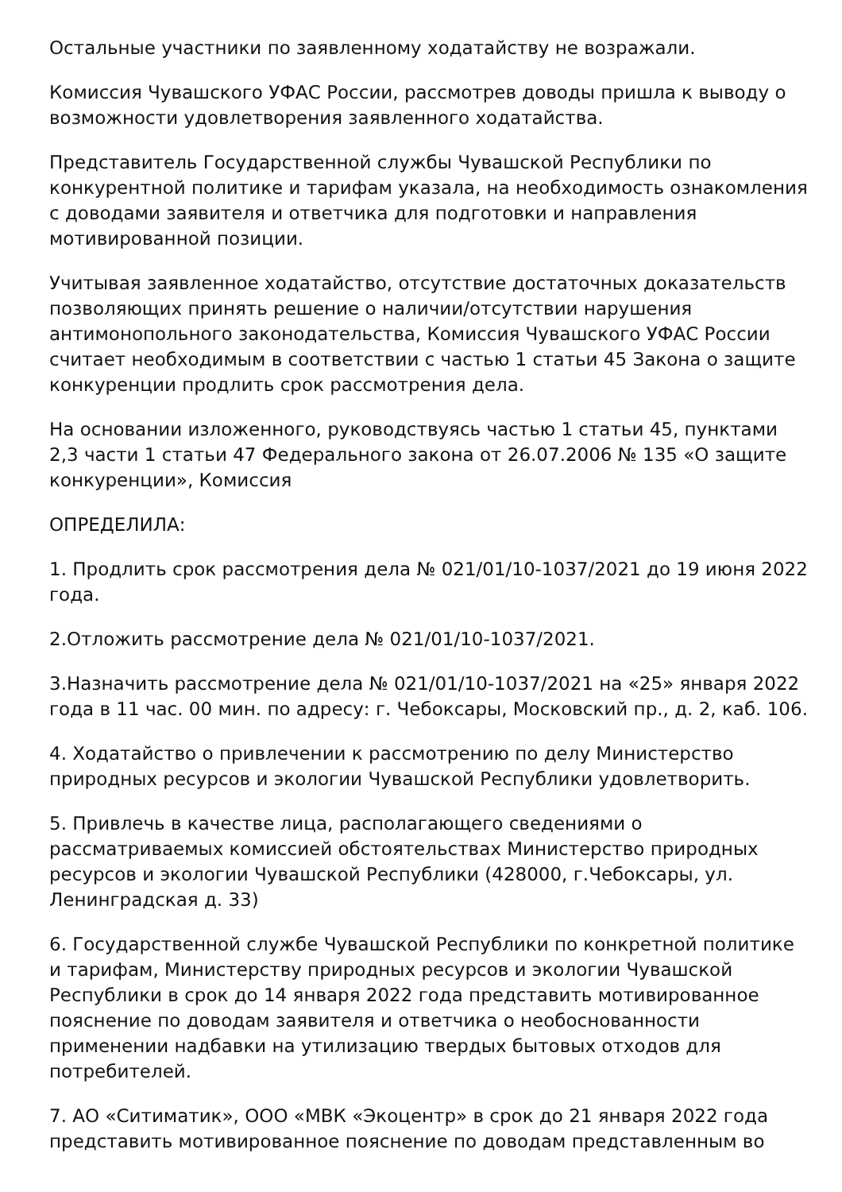Остальные участники по заявленному ходатайству не возражали.
Комиссия Чувашского УФАС России, рассмотрев доводы пришла к выводу о возможности удовлетворения заявленного ходатайства.
Представитель Государственной службы Чувашской Республики по конкурентной политике и тарифам указала, на необходимость ознакомления с доводами заявителя и ответчика для подготовки и направления мотивированной позиции.
Учитывая заявленное ходатайство, отсутствие достаточных доказательств позволяющих принять решение о наличии/отсутствии нарушения антимонопольного законодательства, Комиссия Чувашского УФАС России считает необходимым в соответствии с частью 1 статьи 45 Закона о защите конкуренции продлить срок рассмотрения дела.
На основании изложенного, руководствуясь частью 1 статьи 45, пунктами 2,3 части 1 статьи 47 Федерального закона от 26.07.2006 № 135 «О защите конкуренции», Комиссия
ОПРЕДЕЛИЛА:
1. Продлить срок рассмотрения дела № 021/01/10-1037/2021 до 19 июня 2022 года.
2.Отложить рассмотрение дела № 021/01/10-1037/2021.
3.Назначить рассмотрение дела № 021/01/10-1037/2021 на «25» января 2022 года в 11 час. 00 мин. по адресу: г. Чебоксары, Московский пр., д. 2, каб. 106.
4. Ходатайство о привлечении к рассмотрению по делу Министерство природных ресурсов и экологии Чувашской Республики удовлетворить.
5. Привлечь в качестве лица, располагающего сведениями о рассматриваемых комиссией обстоятельствах Министерство природных ресурсов и экологии Чувашской Республики (428000, г.Чебоксары, ул. Ленинградская д. 33)
6. Государственной службе Чувашской Республики по конкретной политике и тарифам, Министерству природных ресурсов и экологии Чувашской Республики в срок до 14 января 2022 года представить мотивированное пояснение по доводам заявителя и ответчика о необоснованности применении надбавки на утилизацию твердых бытовых отходов для потребителей.
7. АО «Ситиматик», ООО «МВК «Экоцентр» в срок до 21 января 2022 года представить мотивированное пояснение по доводам представленным во